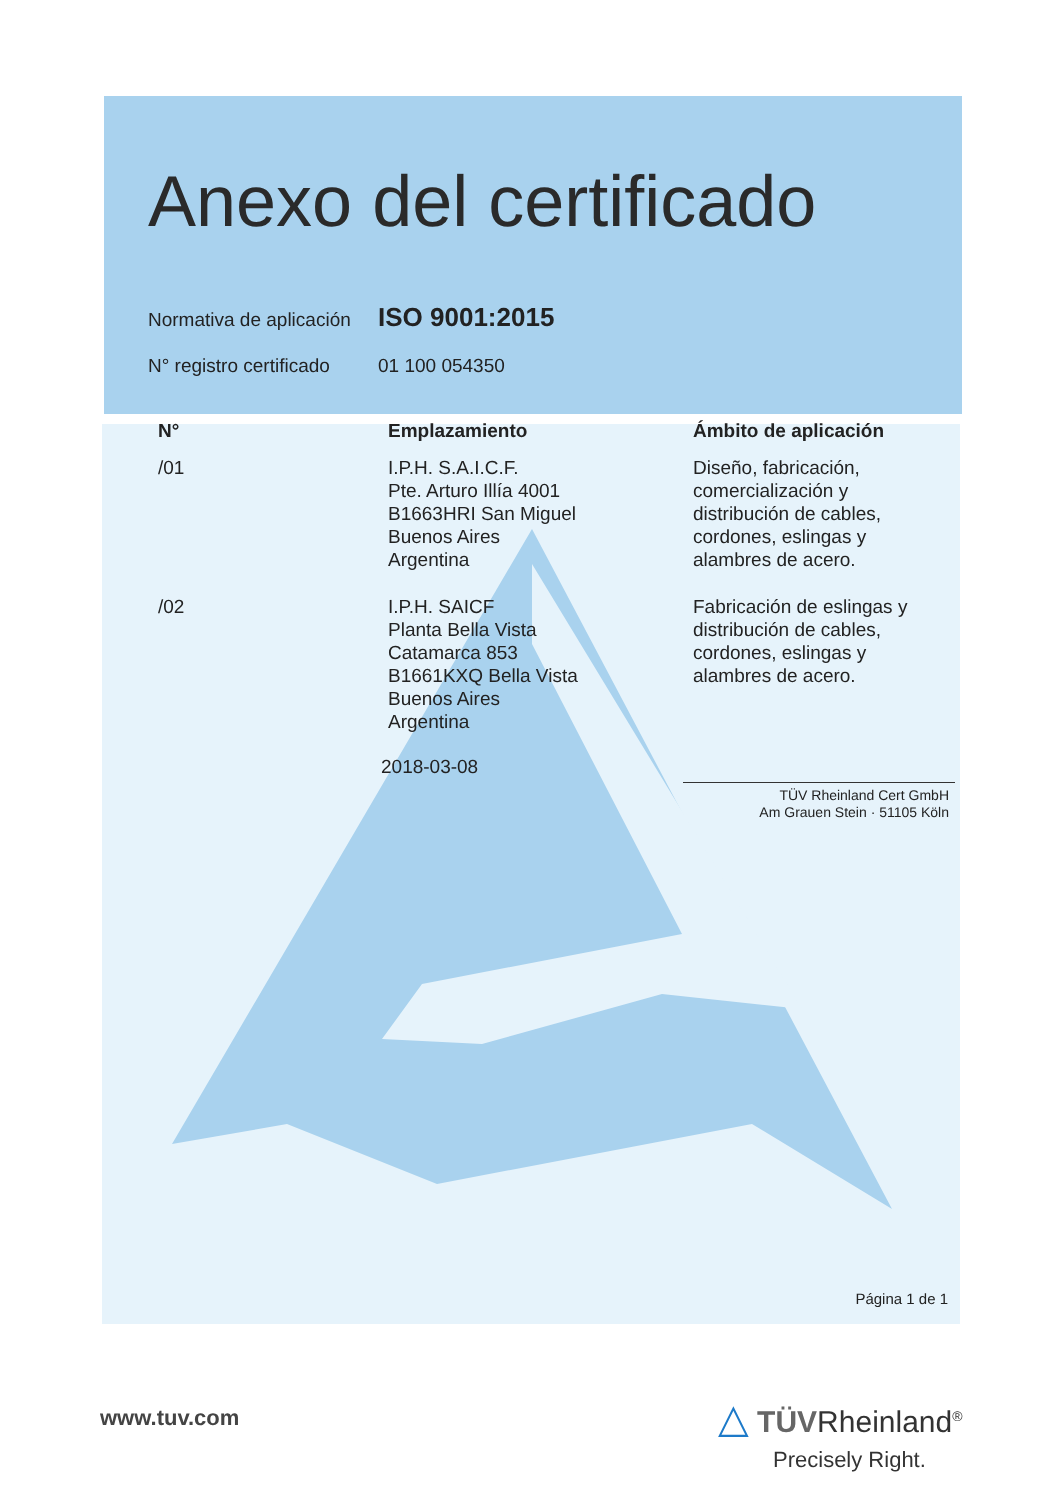Anexo del certificado
Normativa de aplicación ISO 9001:2015
N° registro certificado 01 100 054350
| N° | Emplazamiento | Ámbito de aplicación |
| --- | --- | --- |
| /01 | I.P.H. S.A.I.C.F. Pte. Arturo Illía 4001 B1663HRI San Miguel Buenos Aires Argentina | Diseño, fabricación, comercialización y distribución de cables, cordones, eslingas y alambres de acero. |
| /02 | I.P.H. SAICF Planta Bella Vista Catamarca 853 B1661KXQ Bella Vista Buenos Aires Argentina | Fabricación de eslingas y distribución de cables, cordones, eslingas y alambres de acero. |
2018-03-08
TÜV Rheinland Cert GmbH
Am Grauen Stein · 51105 Köln
Página 1 de 1
www.tuv.com
△ TÜVRheinland<sup>®</sup>
Precisely Right.